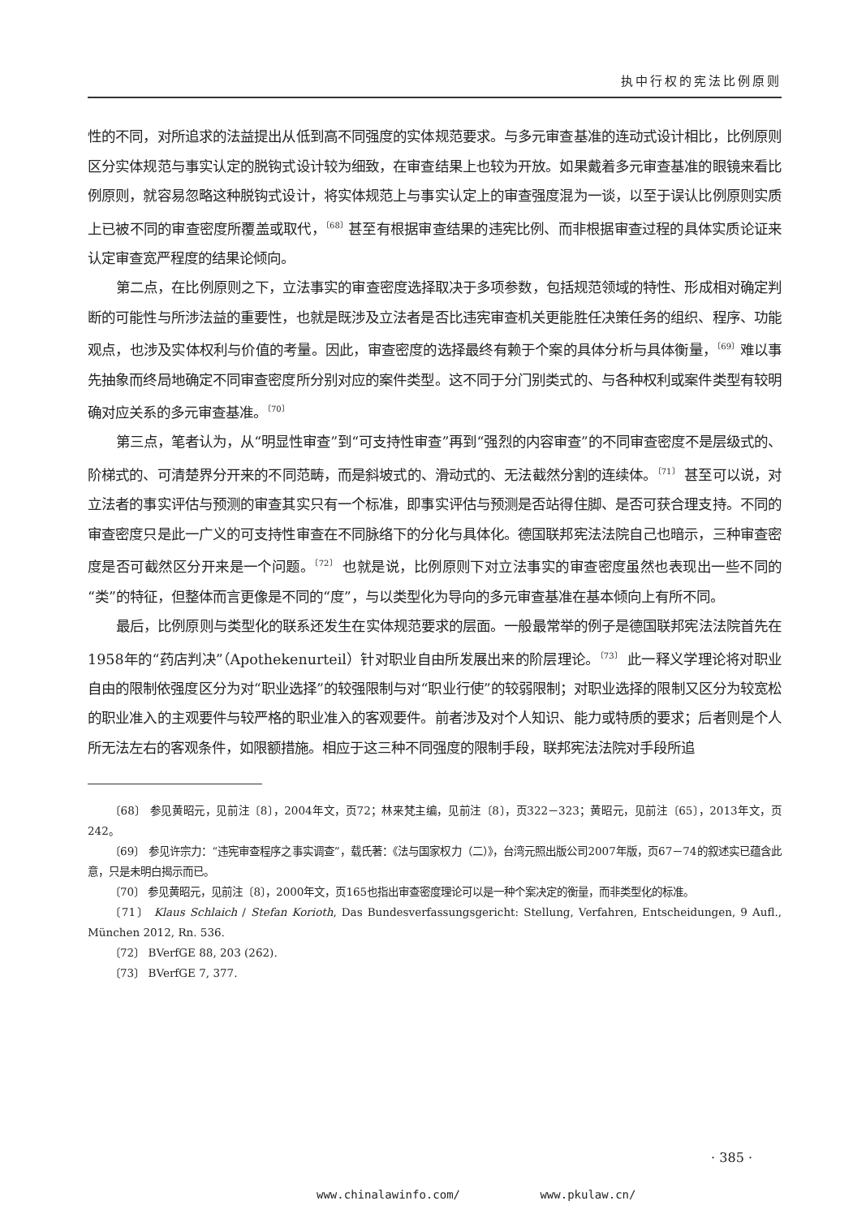执中行权的宪法比例原则
性的不同，对所追求的法益提出从低到高不同强度的实体规范要求。与多元审查基准的连动式设计相比，比例原则区分实体规范与事实认定的脱钩式设计较为细致，在审查结果上也较为开放。如果戴着多元审查基准的眼镜来看比例原则，就容易忽略这种脱钩式设计，将实体规范上与事实认定上的审查强度混为一谈，以至于误认比例原则实质上已被不同的审查密度所覆盖或取代，<sup>〔68〕</sup>甚至有根据审查结果的违宪比例、而非根据审查过程的具体实质论证来认定审查宽严程度的结果论倾向。
第二点，在比例原则之下，立法事实的审查密度选择取决于多项参数，包括规范领域的特性、形成相对确定判断的可能性与所涉法益的重要性，也就是既涉及立法者是否比违宪审查机关更能胜任决策任务的组织、程序、功能观点，也涉及实体权利与价值的考量。因此，审查密度的选择最终有赖于个案的具体分析与具体衡量，<sup>〔69〕</sup>难以事先抽象而终局地确定不同审查密度所分别对应的案件类型。这不同于分门别类式的、与各种权利或案件类型有较明确对应关系的多元审查基准。<sup>〔70〕</sup>
第三点，笔者认为，从“明显性审查”到“可支持性审查”再到“强烈的内容审查”的不同审查密度不是层级式的、阶梯式的、可清楚界分开来的不同范畴，而是斜坡式的、滑动式的、无法截然分割的连续体。<sup>〔71〕</sup> 甚至可以说，对立法者的事实评估与预测的审查其实只有一个标准，即事实评估与预测是否站得住脚、是否可获合理支持。不同的审查密度只是此一广义的可支持性审查在不同脉络下的分化与具体化。德国联邦宪法法院自己也暗示，三种审查密度是否可截然区分开来是一个问题。<sup>〔72〕</sup> 也就是说，比例原则下对立法事实的审查密度虽然也表现出一些不同的“类”的特征，但整体而言更像是不同的“度”，与以类型化为导向的多元审查基准在基本倾向上有所不同。
最后，比例原则与类型化的联系还发生在实体规范要求的层面。一般最常举的例子是德国联邦宪法法院首先在1958年的“药店判决”（Apothekenurteil）针对职业自由所发展出来的阶层理论。<sup>〔73〕</sup> 此一释义学理论将对职业自由的限制依强度区分为对“职业选择”的较强限制与对“职业行使”的较弱限制；对职业选择的限制又区分为较宽松的职业准入的主观要件与较严格的职业准入的客观要件。前者涉及对个人知识、能力或特质的要求；后者则是个人所无法左右的客观条件，如限额措施。相应于这三种不同强度的限制手段，联邦宪法法院对手段所追
〔68〕 参见黄昭元，见前注〔8〕，2004年文，页72；林来梵主编，见前注〔8〕，页322－323；黄昭元，见前注〔65〕，2013年文，页242。
〔69〕 参见许宗力：“违宪审查程序之事实调查”，载氏著：《法与国家权力（二）》，台湾元照出版公司2007年版，页67－74的叙述实已蕴含此意，只是未明白揭示而已。
〔70〕 参见黄昭元，见前注〔8〕，2000年文，页165也指出审查密度理论可以是一种个案决定的衡量，而非类型化的标准。
〔71〕 Klaus Schlaich / Stefan Korioth, Das Bundesverfassungsgericht: Stellung, Verfahren, Entscheidungen, 9 Aufl., München 2012, Rn. 536.
〔72〕 BVerfGE 88, 203 (262).
〔73〕 BVerfGE 7, 377.
· 385 ·
www.chinalawinfo.com/ www.pkulaw.cn/